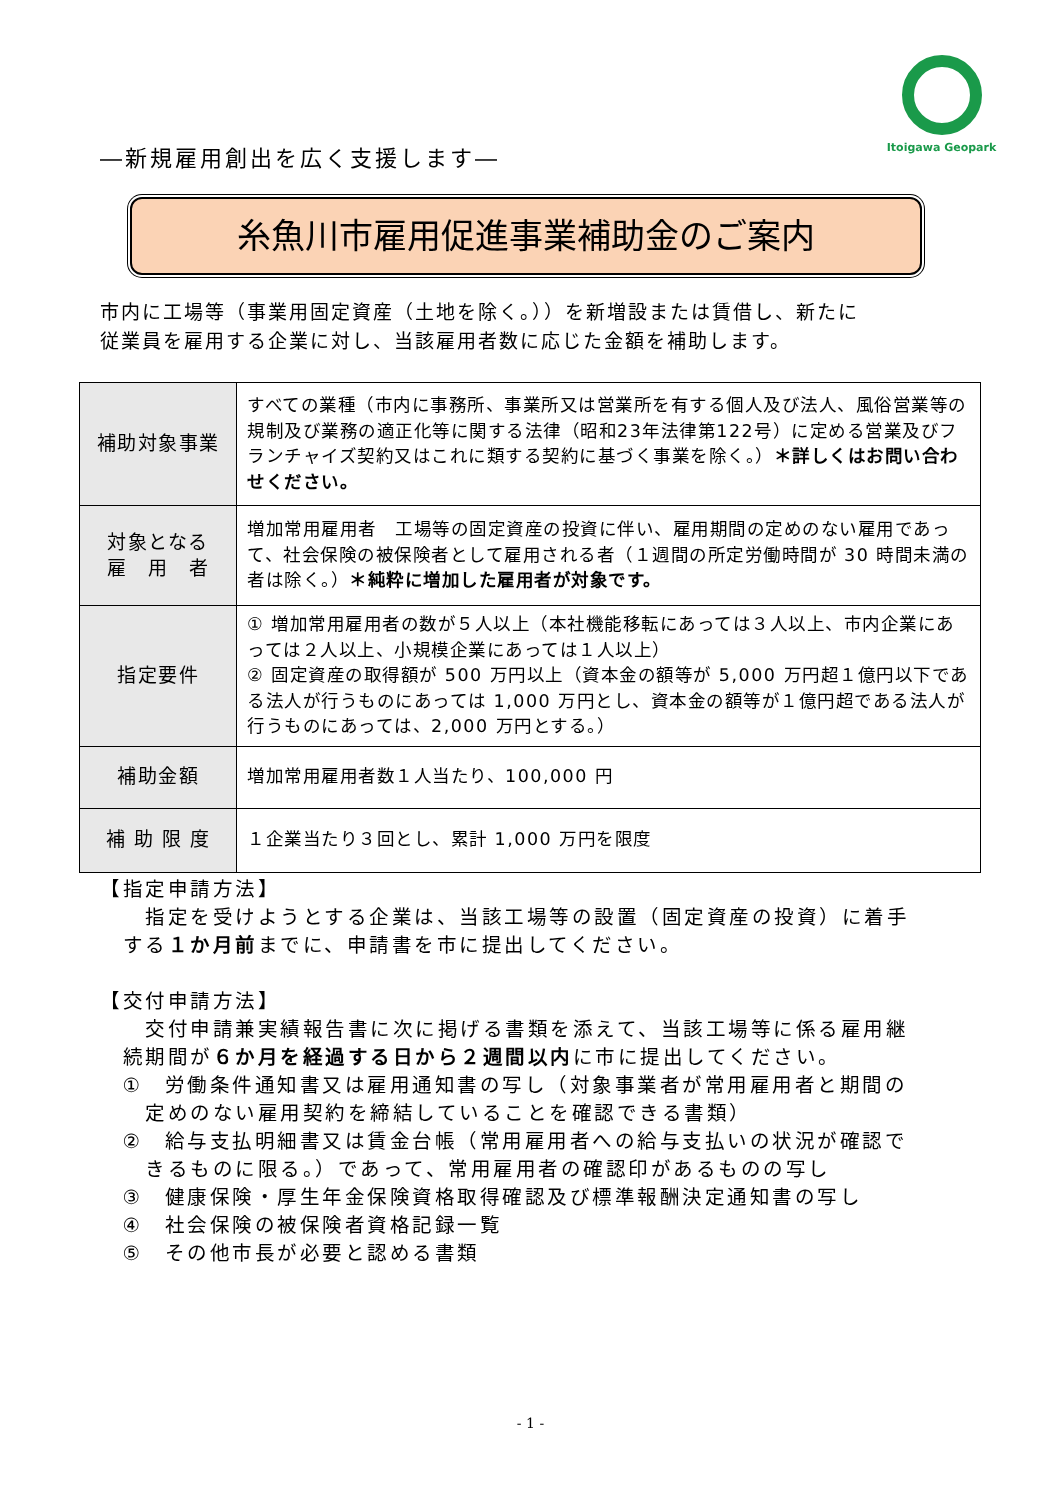Itoigawa Geopark
―新規雇用創出を広く支援します―
糸魚川市雇用促進事業補助金のご案内
市内に工場等（事業用固定資産（土地を除く。））を新増設または賃借し、新たに
従業員を雇用する企業に対し、当該雇用者数に応じた金額を補助します。
| 補助対象事業 | すべての業種（市内に事務所、事業所又は営業所を有する個人及び法人、風俗営業等の規制及び業務の適正化等に関する法律（昭和23年法律第122号）に定める営業及びフランチャイズ契約又はこれに類する契約に基づく事業を除く。） ＊詳しくはお問い合わせください。 |
| 対象となる 雇 用 者 | 増加常用雇用者 工場等の固定資産の投資に伴い、雇用期間の定めのない雇用であって、社会保険の被保険者として雇用される者（１週間の所定労働時間が 30 時間未満の者は除く。） ＊純粋に増加した雇用者が対象です。 |
| 指定要件 | ① 増加常用雇用者の数が５人以上（本社機能移転にあっては３人以上、市内企業にあっては２人以上、小規模企業にあっては１人以上） ② 固定資産の取得額が 500 万円以上（資本金の額等が 5,000 万円超１億円以下である法人が行うものにあっては 1,000 万円とし、資本金の額等が１億円超である法人が行うものにあっては、2,000 万円とする。） |
| 補助金額 | 増加常用雇用者数１人当たり、100,000 円 |
| 補 助 限 度 | １企業当たり３回とし、累計 1,000 万円を限度 |
【指定申請方法】
　　指定を受けようとする企業は、当該工場等の設置（固定資産の投資）に着手
　する１か月前までに、申請書を市に提出してください。
【交付申請方法】
　　交付申請兼実績報告書に次に掲げる書類を添えて、当該工場等に係る雇用継
　続期間が６か月を経過する日から２週間以内に市に提出してください。
　①　労働条件通知書又は雇用通知書の写し（対象事業者が常用雇用者と期間の
　　定めのない雇用契約を締結していることを確認できる書類）
　②　給与支払明細書又は賃金台帳（常用雇用者への給与支払いの状況が確認で
　　きるものに限る。）であって、常用雇用者の確認印があるものの写し
　③　健康保険・厚生年金保険資格取得確認及び標準報酬決定通知書の写し
　④　社会保険の被保険者資格記録一覧
　⑤　その他市長が必要と認める書類
- 1 -